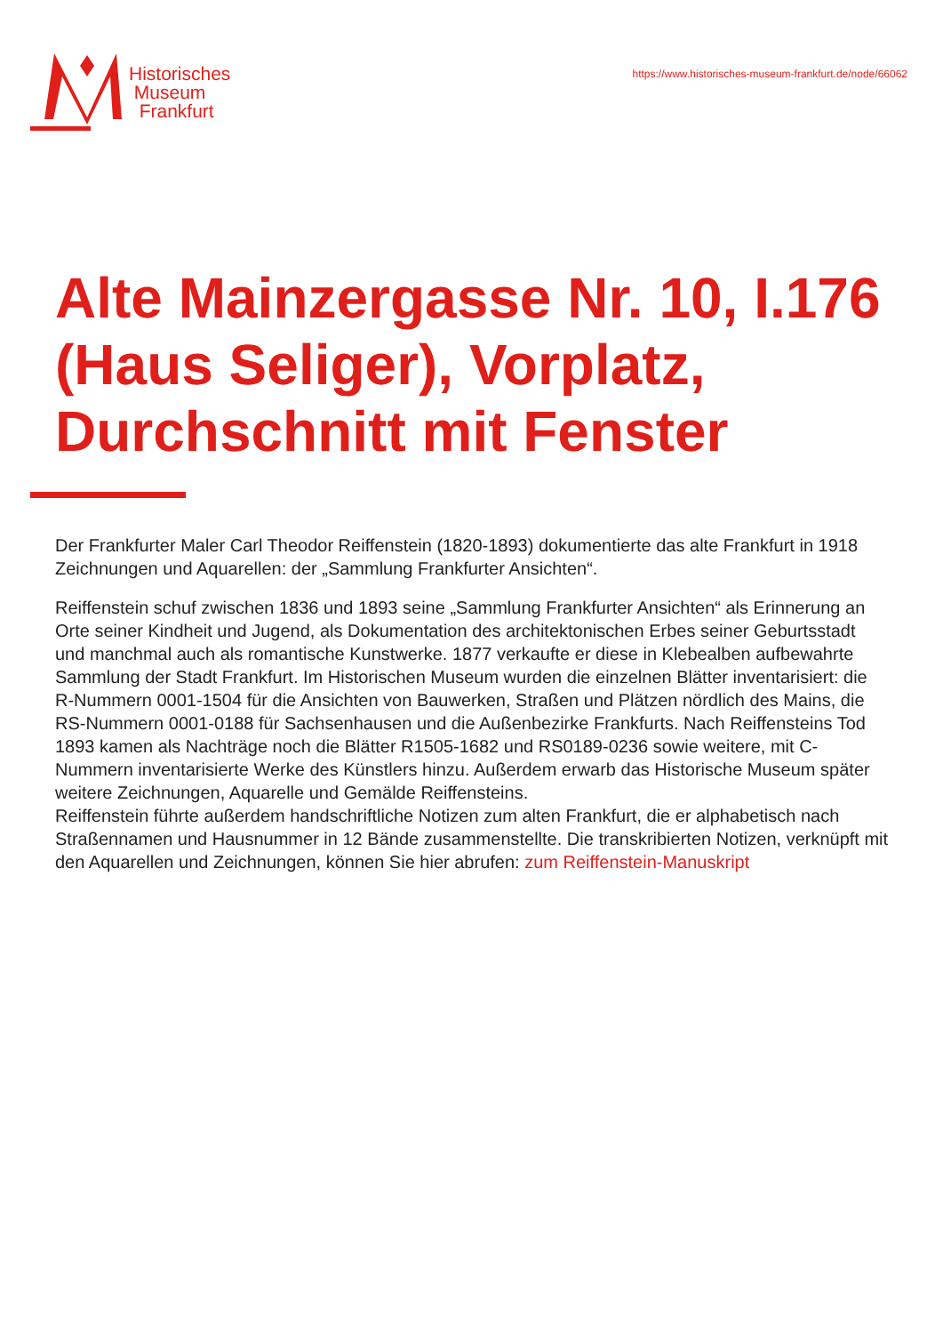Historisches
Museum
Frankfurt
https://www.historisches-museum-frankfurt.de/node/66062
Alte Mainzergasse Nr. 10, I.176 (Haus Seliger), Vorplatz, Durchschnitt mit Fenster
Der Frankfurter Maler Carl Theodor Reiffenstein (1820-1893) dokumentierte das alte Frankfurt in 1918 Zeichnungen und Aquarellen: der „Sammlung Frankfurter Ansichten“.
Reiffenstein schuf zwischen 1836 und 1893 seine „Sammlung Frankfurter Ansichten“ als Erinnerung an Orte seiner Kindheit und Jugend, als Dokumentation des architektonischen Erbes seiner Geburtsstadt und manchmal auch als romantische Kunstwerke. 1877 verkaufte er diese in Klebealben aufbewahrte Sammlung der Stadt Frankfurt. Im Historischen Museum wurden die einzelnen Blätter inventarisiert: die R-Nummern 0001-1504 für die Ansichten von Bauwerken, Straßen und Plätzen nördlich des Mains, die RS-Nummern 0001-0188 für Sachsenhausen und die Außenbezirke Frankfurts. Nach Reiffensteins Tod 1893 kamen als Nachträge noch die Blätter R1505-1682 und RS0189-0236 sowie weitere, mit C-Nummern inventarisierte Werke des Künstlers hinzu. Außerdem erwarb das Historische Museum später weitere Zeichnungen, Aquarelle und Gemälde Reiffensteins.
Reiffenstein führte außerdem handschriftliche Notizen zum alten Frankfurt, die er alphabetisch nach Straßennamen und Hausnummer in 12 Bände zusammenstellte. Die transkribierten Notizen, verknüpft mit den Aquarellen und Zeichnungen, können Sie hier abrufen: zum Reiffenstein-Manuskript